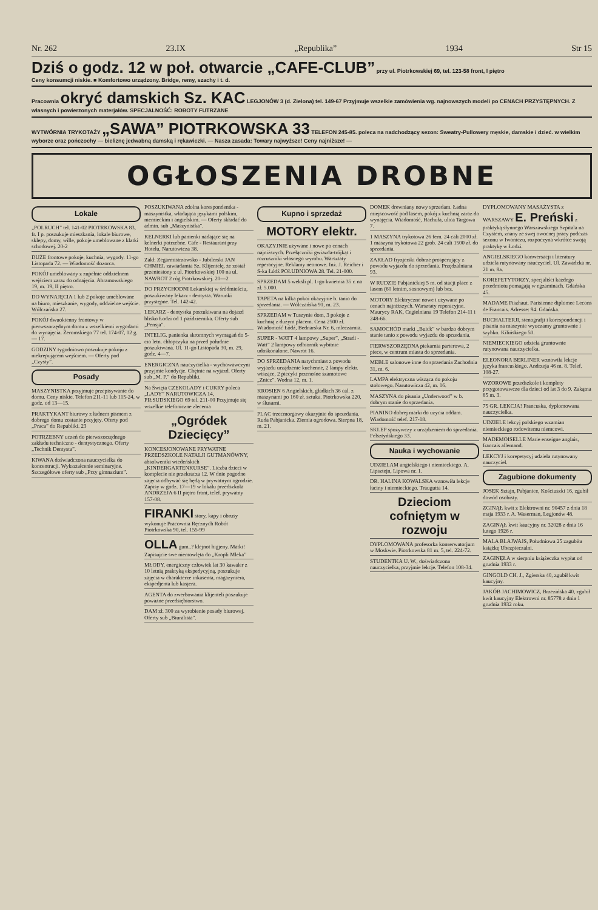Nr. 262 23.IX „Republika” 1934 Str 15
Dziś o godz. 12 w poł. otwarcie „CAFE-CLUB” przy ul. Piotrkowskiej 69, tel. 123-58 front, I piętro
Ceny konsumcji niskie. ■ Komfortowo urządzony. Bridge, remy, szachy i t. d.
Pracownia okryć damskich Sz. KAC LEGJONÓW 3 (d. Zielona) tel. 149-67 Przyjmuje wszelkie zamówienia wg. najnowszych modeli po CENACH PRZYSTĘPNYCH. Z własnych i powierzonych materjałów. SPECJALNOŚĆ: ROBOTY FUTRZANE
WYTWÓRNIA TRYKOTAŻY „SAWA” PIOTRKOWSKA 33 TELEFON 245-85. poleca na nadchodzący sezon: Sweatry-Pullowery męskie, damskie i dzieć. w wielkim wyborze oraz pończochy — bieliznę jedwabną damską i rękawiczki. — Nasza zasada: Towary najwyższe! Ceny najniższe! —
OGŁOSZENIA DROBNE
Lokale
„POLRUCH” tel. 141-02 PIOTRKOWSKA 83, fr. I p. poszukuje mieszkania, lokale biurowe, sklepy, domy, wille, pokoje umeblowane z klatki schodowej. 20-2
DUŻE frontowe pokoje, kuchnia, wygody. 11-go Listopada 72. — Wiadomość dozorca.
POKÓJ umeblowany z zupełnie oddzielnem wejściem zaraz do odnajęcia. Abramowskiego 19, m. 19, II piętro.
DO WYNAJĘCIA 1 lub 2 pokoje umeblowane na biuro, mieszkanie, wygody, oddzielne wejście. Wólczańska 27.
POKÓJ dwuokienny frontowy w pierwszorzędnym domu z wszelkiemi wygodami do wynajęcia. Żeromskiego 77 tel. 174-07, 12 g. — 17.
GODZINY tygodniowo poszukuje pokoju z niekrepującem wejściem. — Oferty pod „Czysty”.
Posady
MASZYNISTKA przyjmuje przepisywanie do domu. Ceny niskie. Telefon 211-11 lub 115-24, w godz. od 13—15.
PRAKTYKANT biurowy z ładnem pismem z dobrego domu zostanie przyjęty. Oferty pod „Praca” do Republiki. 23
POTRZEBNY uczeń do pierwszorzędnego zakładu techniczno - dentystycznego. Oferty „Technik Dentysta”.
KIWANA doświadczona nauczycielka do koncentracji. Wykształcenie seminaryjne. Szczegółowe oferty sub „Przy gimnazium”.
POSZUKIWANA zdolna korespondentka - maszynistka, władająca językami polskim, niemieckim i angielskim. — Oferty składać do admin. sub „Maszynistka”.
KELNERKI lub panienki nadające się na kelnerki potrzebne. Cafe - Restaurant przy Hotelu, Narutowicza 38.
Zakł. Zegarmistrzowsko - Jubilerski JAN CHMIEL zawiadamia Sz. Klijentelę, że został przeniesiony z ul. Piotrkowskiej 100 na ul. NAWROT 2 róg Piotrkowskiej. 20—2
DO PRZYCHODNI Lekarskiej w śródmieściu, poszukiwany lekarz - dentysta. Warunki przystępne. Tel. 142-42.
LEKARZ - dentystka poszukiwana na dojazd blisko Łodzi od 1 października. Oferty sub „Pensja”.
INTELIG. panienka skromnych wymagań do 5-cio letn. chłopczyka na przed południe poszukiwana. Ul. 11-go Listopada 30, m. 29, godz. 4—7.
ENERGICZNA nauczycielka - wychowawczyni przyjmie kondycje. Chętnie na wyjazd. Oferty sub „M. P.” do Republiki.
Na Święta CZEKOLADY i CUKRY poleca „LADY” NARUTOWICZA 14, PIŁSUDSKIEGO 69 tel. 211-00 Przyjmuje się wszelkie telefoniczne zlecenia
„Ogródek Dziecięcy”
KONCESJONOWANE PRYWATNE PRZEDSZKOLE NATALJI GUTMANÓWNY, absolwentki wiedeńskich „KINDERGARTENKURSE”. Liczba dzieci w komplecie nie przekracza 12. W dnie pogodne zajęcia odbywać się będą w prywatnym ogrodzie. Zapisy w godz. 17—19 w lokalu przedszkola ANDRZEJA 6 II piętro front, telef. prywatny 157-08.
FIRANKI story, kapy i obrusy wykonuje Pracownia Ręcznych Robót Piotrkowska 90, tel. 155-99
OLLA gum..? klejnot higjeny. Matki! Zapisujcie swe niemowlęta do „Kropli Mleka”
MŁODY, energiczny człowiek lat 30 kawaler z 10 letnią praktyką ekspedycyjną, poszukuje zajęcia w charakterze inkasenta, magazyniera, ekspedjenta lub kasjera.
AGENTA do zwerbowania klijenteli poszukuje poważne przedsiębiorstwo.
DAM zł. 300 za wyrobienie posady biurowej. Oferty sub „Biuralista”.
Kupno i sprzedaż
MOTORY elektr.
OKAZYJNIE używane i nowe po cenach najniższych. Przełączniki gwiazda-trójkąt i rozruszniki własnego wyrobu. Warsztaty reperacyjne. Reklamy neonowe. Inż. J. Reicher i S-ka Łódź POŁUDNIOWA 28. Tel. 21-000.
SPRZEDAM 5 weksli pl. 1-go kwietnia 35 r. na zł. 5.000.
TAPETA na kilka pokoi okazyjnie b. tanio do sprzedania. — Wólczańska 91, m. 23.
SPRZEDAM w Tuszynie dom, 3 pokoje z kuchnią z dużym placem. Cena 2500 zł. Wiadomość Łódź, Bednarska Nr. 6, mleczarnia.
SUPER - WATT 4 lampowy „Super”, „Stradi - Watt” 2 lampowy odbiornik wybitnie udoskonalone. Nawrot 16.
DO SPRZEDANIA natychmiast z powodu wyjazdu urządzenie kuchenne, 2 lampy elektr. wiszące, 2 piecyki przenośne szamotowe „Znicz”. Wodna 12, m. 1.
KROSIEN 6 Angielskich, gładkich 36 cal. z maszynami po 160 zł. sztuka. Piotrkowska 220, w ślusarni.
PLAC trzecmorgowy okazyjnie do sprzedania. Ruda Pabjanicka. Ziemia ogrodowa. Sierpna 18, m. 21.
DOMEK drewniany nowy sprzedam. Ładna miejscowość pod lasem, pokój z kuchnią zaraz do wynajęcia. Wiadomość, Hachuła, ulica Targowa 7.
1 MASZYNA trykotowa 26 fern. 24 cali 2000 zł. 1 maszyna trykotowa 22 grob. 24 cali 1500 zł. do sprzedania.
ZAKŁAD fryzjerski dobrze prosperujący z powodu wyjazdu do sprzedania. Przędzalniana 93.
W RUDZIE Pabjanickiej 5 m. od stacji place z lasem (60 letnim, sosnowym) lub bez.
MOTORY Elektryczne nowe i używane po cenach najniższych. Warsztaty reperacyjne. Maurycy RAK, Cegielniana 19 Telefon 214-11 i 248-66.
SAMOCHÓD marki „Buick” w bardzo dobrym stanie tanio z powodu wyjazdu do sprzedania.
FIERWSZORZĘDNA piekarnia parterowa, 2 piece, w centrum miasta do sprzedania.
MEBLE salonowe inne do sprzedania Zachodnia 31, m. 6.
LAMPA elektryczna wisząca do pokoju stołowego. Narutowicza 42, m. 16.
MASZYNA do pisania „Underwood” w b. dobrym stanie do sprzedania.
PIANINO dobrej marki do użycia oddam. Wiadomość telef. 217-18.
SKLEP spożywczy z urządzeniem do sprzedania. Felsztyńskiego 33.
Nauka i wychowanie
UDZIELAM angielskiego i niemieckiego. A. Lipsztejn, Lipowa nr. 1.
DR. HALINA KOWALSKA wznowiła lekcje łaciny i niemieckiego. Traugutta 14.
Dzieciom cofniętym w rozwoju
DYPLOMOWANA profesorka konserwatorjum w Moskwie. Piotrkowska 81 m. 5, tel. 224-72.
STUDENTKA U. W., doświadczona nauczycielka, przyjmie lekcje. Telefon 108-34.
DYPLOMOWANY MASAŻYSTA z WARSZAWY E. Preński z praktyką słynnego Warszawskiego Szpitala na Czystem, znany ze swej owocnej pracy podczas sezonu w Iwoniczu, rozpoczyna wkrótce swoją praktykę w Łodzi.
ANGIELSKIEGO konwersacji i literatury udziela rutynowany nauczyciel. Ul. Zawadzka nr. 21 m. 8a.
KOREPETYTORZY, specjaliści każdego przedmiotu pomagają w egzaminach. Gdańska 45.
MADAME Fiszhaut. Parisienne diplomee Lecons de Francais. Adresse: 94. Gdańska.
BUCHALTERJI, stenografji i korespondencji i pisania na maszynie wyuczamy gruntownie i szybko. Kilińskiego 50.
NIEMIECKIEGO udziela gruntownie rutynowana nauczycielka.
ELEONORA BERLINER wznowiła lekcje języka francuskiego. Andrzeja 46 m. 8. Telef. 108-27.
WZOROWE przedszkole i komplety przygotowawcze dla dzieci od lat 3 do 9. Zakątna 85 m. 3.
75 GR. LEKCJA! Francuska, dyplomowana nauczycielka.
UDZIELE lekcyj polskiego wzamian niemieckiego rodowitemu niemcowi.
MADEMOISELLE Marie enseigne anglais, francais allemand.
LEKCYJ i korepetycyj udziela rutynowany nauczyciel.
Zagubione dokumenty
JOSEK Sztajn, Pabjanice, Kościuszki 16, zgubił dowód osobisty.
ZGINĄŁ kwit z Elektrowni nr. 90457 z dnia 18 maja 1933 r. A. Waserman, Legjonów 48.
ZAGINĄŁ kwit kaucyjny nr. 32028 z dnia 16 lutego 1926 r.
MALA BLAJWAJS, Południowa 25 zagubiła książkę Ubezpieczalni.
ZAGINĘŁA w sierpniu książeczka wypłat od grudnia 1933 r.
GINGOLD CH. J., Zgierska 40, zgubił kwit kaucyjny.
JAKÓB JACHIMOWICZ, Brzezińska 40, zgubił kwit kaucyjny Elektrowni nr. 85778 z dnia 1 grudnia 1932 roku.